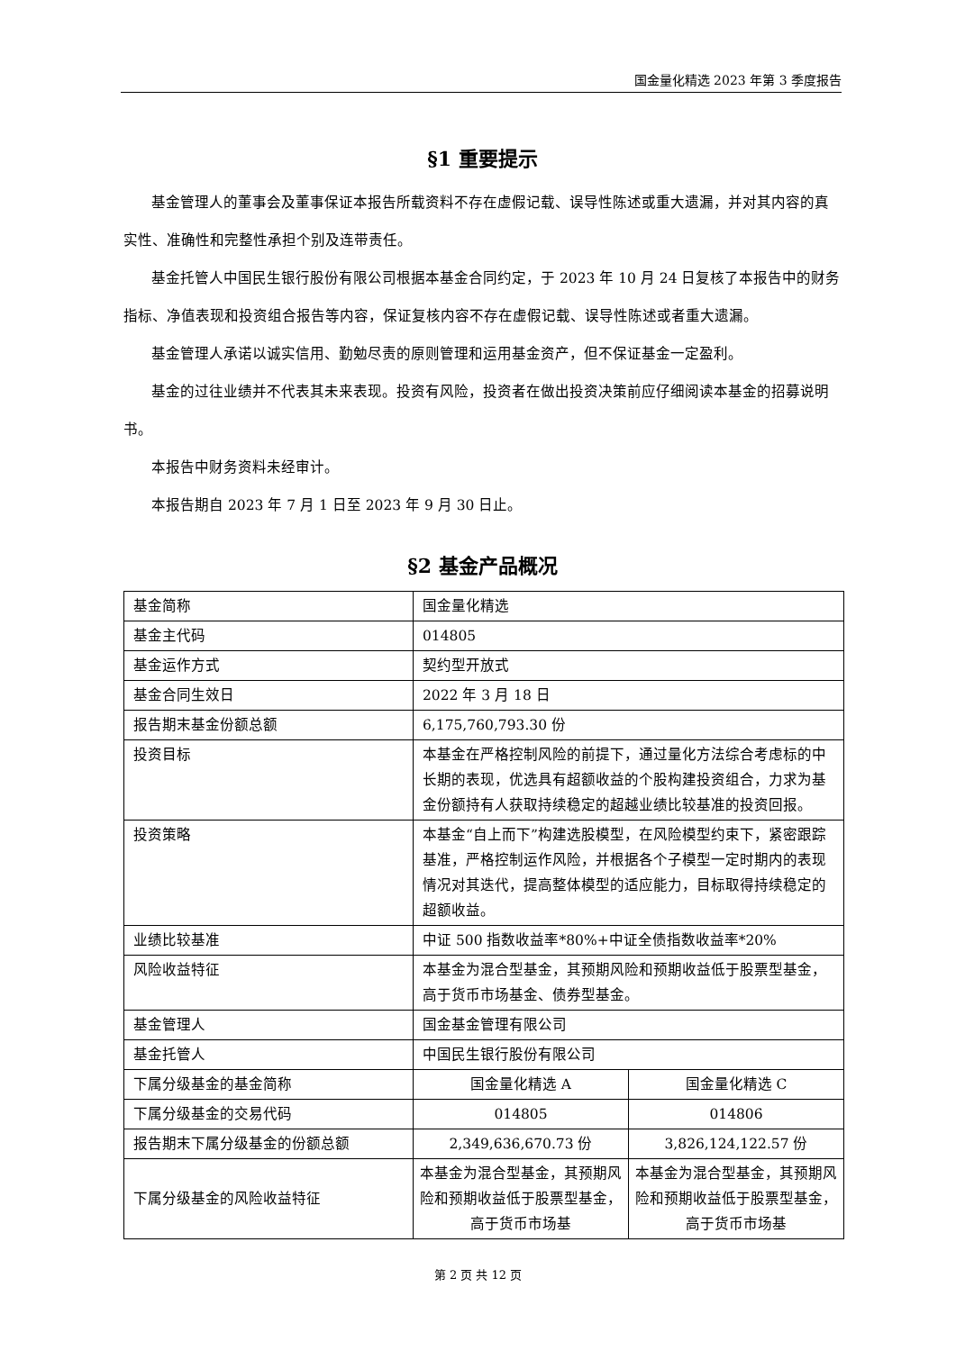国金量化精选 2023 年第 3 季度报告
§1 重要提示
基金管理人的董事会及董事保证本报告所载资料不存在虚假记载、误导性陈述或重大遗漏，并对其内容的真实性、准确性和完整性承担个别及连带责任。
基金托管人中国民生银行股份有限公司根据本基金合同约定，于 2023 年 10 月 24 日复核了本报告中的财务指标、净值表现和投资组合报告等内容，保证复核内容不存在虚假记载、误导性陈述或者重大遗漏。
基金管理人承诺以诚实信用、勤勉尽责的原则管理和运用基金资产，但不保证基金一定盈利。
基金的过往业绩并不代表其未来表现。投资有风险，投资者在做出投资决策前应仔细阅读本基金的招募说明书。
本报告中财务资料未经审计。
本报告期自 2023 年 7 月 1 日至 2023 年 9 月 30 日止。
§2 基金产品概况
| 基金简称 | 国金量化精选 | |
| 基金主代码 | 014805 | |
| 基金运作方式 | 契约型开放式 | |
| 基金合同生效日 | 2022 年 3 月 18 日 | |
| 报告期末基金份额总额 | 6,175,760,793.30 份 | |
| 投资目标 | 本基金在严格控制风险的前提下，通过量化方法综合考虑标的中长期的表现，优选具有超额收益的个股构建投资组合，力求为基金份额持有人获取持续稳定的超越业绩比较基准的投资回报。 | |
| 投资策略 | 本基金“自上而下”构建选股模型，在风险模型约束下，紧密跟踪基准，严格控制运作风险，并根据各个子模型一定时期内的表现情况对其迭代，提高整体模型的适应能力，目标取得持续稳定的超额收益。 | |
| 业绩比较基准 | 中证 500 指数收益率*80%+中证全债指数收益率*20% | |
| 风险收益特征 | 本基金为混合型基金，其预期风险和预期收益低于股票型基金，高于货币市场基金、债券型基金。 | |
| 基金管理人 | 国金基金管理有限公司 | |
| 基金托管人 | 中国民生银行股份有限公司 | |
| 下属分级基金的基金简称 | 国金量化精选 A | 国金量化精选 C |
| 下属分级基金的交易代码 | 014805 | 014806 |
| 报告期末下属分级基金的份额总额 | 2,349,636,670.73 份 | 3,826,124,122.57 份 |
| 下属分级基金的风险收益特征 | 本基金为混合型基金，其预期风险和预期收益低于股票型基金，高于货币市场基 | 本基金为混合型基金，其预期风险和预期收益低于股票型基金，高于货币市场基 |
第 2 页 共 12 页